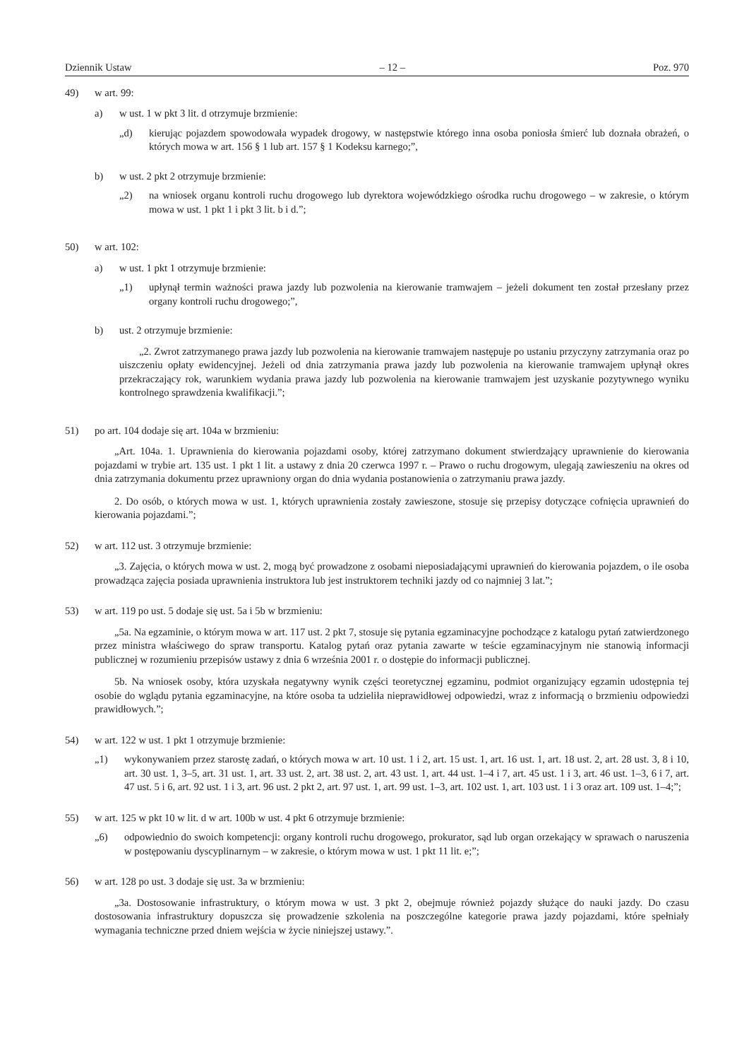Dziennik Ustaw – 12 – Poz. 970
49) w art. 99:
a) w ust. 1 w pkt 3 lit. d otrzymuje brzmienie:
„d) kierując pojazdem spowodowała wypadek drogowy, w następstwie którego inna osoba poniosła śmierć lub doznała obrażeń, o których mowa w art. 156 § 1 lub art. 157 § 1 Kodeksu karnego;”,
b) w ust. 2 pkt 2 otrzymuje brzmienie:
„2) na wniosek organu kontroli ruchu drogowego lub dyrektora wojewódzkiego ośrodka ruchu drogowego – w zakresie, o którym mowa w ust. 1 pkt 1 i pkt 3 lit. b i d.”;
50) w art. 102:
a) w ust. 1 pkt 1 otrzymuje brzmienie:
„1) upłynął termin ważności prawa jazdy lub pozwolenia na kierowanie tramwajem – jeżeli dokument ten został przesłany przez organy kontroli ruchu drogowego;”,
b) ust. 2 otrzymuje brzmienie:
„2. Zwrot zatrzymanego prawa jazdy lub pozwolenia na kierowanie tramwajem następuje po ustaniu przyczyny zatrzymania oraz po uiszczeniu opłaty ewidencyjnej. Jeżeli od dnia zatrzymania prawa jazdy lub pozwolenia na kierowanie tramwajem upłynął okres przekraczający rok, warunkiem wydania prawa jazdy lub pozwolenia na kierowanie tramwajem jest uzyskanie pozytywnego wyniku kontrolnego sprawdzenia kwalifikacji.”;
51) po art. 104 dodaje się art. 104a w brzmieniu:
„Art. 104a. 1. Uprawnienia do kierowania pojazdami osoby, której zatrzymano dokument stwierdzający uprawnienie do kierowania pojazdami w trybie art. 135 ust. 1 pkt 1 lit. a ustawy z dnia 20 czerwca 1997 r. – Prawo o ruchu drogowym, ulegają zawieszeniu na okres od dnia zatrzymania dokumentu przez uprawniony organ do dnia wydania postanowienia o zatrzymaniu prawa jazdy.
2. Do osób, o których mowa w ust. 1, których uprawnienia zostały zawieszone, stosuje się przepisy dotyczące cofnięcia uprawnień do kierowania pojazdami.”;
52) w art. 112 ust. 3 otrzymuje brzmienie:
„3. Zajęcia, o których mowa w ust. 2, mogą być prowadzone z osobami nieposiadającymi uprawnień do kierowania pojazdem, o ile osoba prowadząca zajęcia posiada uprawnienia instruktora lub jest instruktorem techniki jazdy od co najmniej 3 lat.”;
53) w art. 119 po ust. 5 dodaje się ust. 5a i 5b w brzmieniu:
„5a. Na egzaminie, o którym mowa w art. 117 ust. 2 pkt 7, stosuje się pytania egzaminacyjne pochodzące z katalogu pytań zatwierdzonego przez ministra właściwego do spraw transportu. Katalog pytań oraz pytania zawarte w teście egzaminacyjnym nie stanowią informacji publicznej w rozumieniu przepisów ustawy z dnia 6 września 2001 r. o dostępie do informacji publicznej.
5b. Na wniosek osoby, która uzyskała negatywny wynik części teoretycznej egzaminu, podmiot organizujący egzamin udostępnia tej osobie do wglądu pytania egzaminacyjne, na które osoba ta udzieliła nieprawidłowej odpowiedzi, wraz z informacją o brzmieniu odpowiedzi prawidłowych.”;
54) w art. 122 w ust. 1 pkt 1 otrzymuje brzmienie:
„1) wykonywaniem przez starostę zadań, o których mowa w art. 10 ust. 1 i 2, art. 15 ust. 1, art. 16 ust. 1, art. 18 ust. 2, art. 28 ust. 3, 8 i 10, art. 30 ust. 1, 3–5, art. 31 ust. 1, art. 33 ust. 2, art. 38 ust. 2, art. 43 ust. 1, art. 44 ust. 1–4 i 7, art. 45 ust. 1 i 3, art. 46 ust. 1–3, 6 i 7, art. 47 ust. 5 i 6, art. 92 ust. 1 i 3, art. 96 ust. 2 pkt 2, art. 97 ust. 1, art. 99 ust. 1–3, art. 102 ust. 1, art. 103 ust. 1 i 3 oraz art. 109 ust. 1–4;”;
55) w art. 125 w pkt 10 w lit. d w art. 100b w ust. 4 pkt 6 otrzymuje brzmienie:
„6) odpowiednio do swoich kompetencji: organy kontroli ruchu drogowego, prokurator, sąd lub organ orzekający w sprawach o naruszenia w postępowaniu dyscyplinarnym – w zakresie, o którym mowa w ust. 1 pkt 11 lit. e;”;
56) w art. 128 po ust. 3 dodaje się ust. 3a w brzmieniu:
„3a. Dostosowanie infrastruktury, o którym mowa w ust. 3 pkt 2, obejmuje również pojazdy służące do nauki jazdy. Do czasu dostosowania infrastruktury dopuszcza się prowadzenie szkolenia na poszczególne kategorie prawa jazdy pojazdami, które spełniały wymagania techniczne przed dniem wejścia w życie niniejszej ustawy.”.